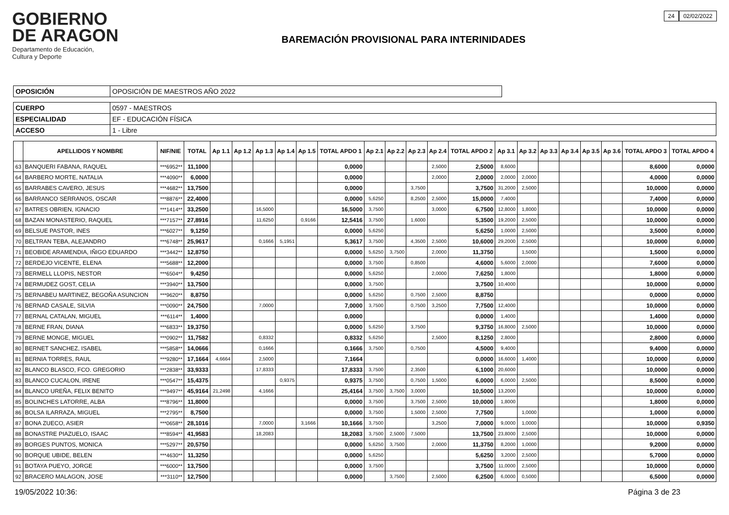GOBIERNO
DE ARAGON
Departamento de Educación,
Cultura y Deporte
BAREMACIÓN PROVISIONAL PARA INTERINIDADES
24 02/02/2022
| OPOSICIÓN | OPOSICIÓN DE MAESTROS AÑO 2022 |
| CUERPO | 0597 - MAESTROS |
| ESPECIALIDAD | EF - EDUCACIÓN FÍSICA |
| ACCESO | 1 - Libre |
| | APELLIDOS Y NOMBRE | NIF/NIE | TOTAL | Ap 1.1 | Ap 1.2 | Ap 1.3 | Ap 1.4 | Ap 1.5 | TOTAL APDO 1 | Ap 2.1 | Ap 2.2 | Ap 2.3 | Ap 2.4 | TOTAL APDO 2 | Ap 3.1 | Ap 3.2 | Ap 3.3 | Ap 3.4 | Ap 3.5 | Ap 3.6 | TOTAL APDO 3 | TOTAL APDO 4 |
| --- | --- | --- | --- | --- | --- | --- | --- | --- | --- | --- | --- | --- | --- | --- | --- | --- | --- | --- | --- | --- | --- | --- |
| 63 | BANQUERI FABANA, RAQUEL | ***6952** | 11,1000 | | | | | | 0,0000 | | | | 2,5000 | 2,5000 | 8,6000 | | | | | | 8,6000 | 0,0000 |
| 64 | BARBERO MORTE, NATALIA | ***4090** | 6,0000 | | | | | | 0,0000 | | | | 2,0000 | 2,0000 | 2,0000 | 2,0000 | | | | | 4,0000 | 0,0000 |
| 65 | BARRABES CAVERO, JESUS | ***4682** | 13,7500 | | | | | | 0,0000 | | | 3,7500 | | 3,7500 | 31,2000 | 2,5000 | | | | | 10,0000 | 0,0000 |
| 66 | BARRANCO SERRANOS, OSCAR | ***8876** | 22,4000 | | | | | | 0,0000 | 5,6250 | | 8,2500 | 2,5000 | 15,0000 | 7,4000 | | | | | | 7,4000 | 0,0000 |
| 67 | BATRES OBRIEN, IGNACIO | ***1414** | 33,2500 | | | 16,5000 | | | 16,5000 | 3,7500 | | | 3,0000 | 6,7500 | 12,8000 | 1,8000 | | | | | 10,0000 | 0,0000 |
| 68 | BAZAN MONASTERIO, RAQUEL | ***7157** | 27,8916 | | | 11,6250 | | 0,9166 | 12,5416 | 3,7500 | | 1,6000 | | 5,3500 | 19,2000 | 2,5000 | | | | | 10,0000 | 0,0000 |
| 69 | BELSUE PASTOR, INES | ***6027** | 9,1250 | | | | | | 0,0000 | 5,6250 | | | | 5,6250 | 1,0000 | 2,5000 | | | | | 3,5000 | 0,0000 |
| 70 | BELTRAN TEBA, ALEJANDRO | ***6748** | 25,9617 | | | 0,1666 | 5,1951 | | 5,3617 | 3,7500 | | 4,3500 | 2,5000 | 10,6000 | 29,2000 | 2,5000 | | | | | 10,0000 | 0,0000 |
| 71 | BEOBIDE ARAMENDIA, IÑIGO EDUARDO | ***3442** | 12,8750 | | | | | | 0,0000 | 5,6250 | 3,7500 | | 2,0000 | 11,3750 | | 1,5000 | | | | | 1,5000 | 0,0000 |
| 72 | BERDEJO VICENTE, ELENA | ***5688** | 12,2000 | | | | | | 0,0000 | 3,7500 | | 0,8500 | | 4,6000 | 5,6000 | 2,0000 | | | | | 7,6000 | 0,0000 |
| 73 | BERMELL LLOPIS, NESTOR | ***6504** | 9,4250 | | | | | | 0,0000 | 5,6250 | | | 2,0000 | 7,6250 | 1,8000 | | | | | | 1,8000 | 0,0000 |
| 74 | BERMUDEZ GOST, CELIA | ***3940** | 13,7500 | | | | | | 0,0000 | 3,7500 | | | | 3,7500 | 10,4000 | | | | | | 10,0000 | 0,0000 |
| 75 | BERNABEU MARTINEZ, BEGOÑA ASUNCION | ***9620** | 8,8750 | | | | | | 0,0000 | 5,6250 | | 0,7500 | 2,5000 | 8,8750 | | | | | | | 0,0000 | 0,0000 |
| 76 | BERNAD CASALE, SILVIA | ***0090** | 24,7500 | | | 7,0000 | | | 7,0000 | 3,7500 | | 0,7500 | 3,2500 | 7,7500 | 12,4000 | | | | | | 10,0000 | 0,0000 |
| 77 | BERNAL CATALAN, MIGUEL | ***6114** | 1,4000 | | | | | | 0,0000 | | | | | 0,0000 | 1,4000 | | | | | | 1,4000 | 0,0000 |
| 78 | BERNE FRAN, DIANA | ***6833** | 19,3750 | | | | | | 0,0000 | 5,6250 | | 3,7500 | | 9,3750 | 16,8000 | 2,5000 | | | | | 10,0000 | 0,0000 |
| 79 | BERNE MONGE, MIGUEL | ***0902** | 11,7582 | | | 0,8332 | | | 0,8332 | 5,6250 | | | 2,5000 | 8,1250 | 2,8000 | | | | | | 2,8000 | 0,0000 |
| 80 | BERNET SANCHEZ, ISABEL | ***5858** | 14,0666 | | | 0,1666 | | | 0,1666 | 3,7500 | | 0,7500 | | 4,5000 | 9,4000 | | | | | | 9,4000 | 0,0000 |
| 81 | BERNIA TORRES, RAUL | ***9280** | 17,1664 | 4,6664 | | 2,5000 | | | 7,1664 | | | | | 0,0000 | 16,6000 | 1,4000 | | | | | 10,0000 | 0,0000 |
| 82 | BLANCO BLASCO, FCO. GREGORIO | ***2838** | 33,9333 | | | 17,8333 | | | 17,8333 | 3,7500 | | 2,3500 | | 6,1000 | 20,6000 | | | | | | 10,0000 | 0,0000 |
| 83 | BLANCO CUCALON, IRENE | ***0547** | 15,4375 | | | | 0,9375 | | 0,9375 | 3,7500 | | 0,7500 | 1,5000 | 6,0000 | 6,0000 | 2,5000 | | | | | 8,5000 | 0,0000 |
| 84 | BLANCO UREÑA, FELIX BENITO | ***9497** | 45,9164 | 21,2498 | | 4,1666 | | | 25,4164 | 3,7500 | 3,7500 | 3,0000 | | 10,5000 | 13,2000 | | | | | | 10,0000 | 0,0000 |
| 85 | BOLINCHES LATORRE, ALBA | ***8796** | 11,8000 | | | | | | 0,0000 | 3,7500 | | 3,7500 | 2,5000 | 10,0000 | 1,8000 | | | | | | 1,8000 | 0,0000 |
| 86 | BOLSA ILARRAZA, MIGUEL | ***2795** | 8,7500 | | | | | | 0,0000 | 3,7500 | | 1,5000 | 2,5000 | 7,7500 | | 1,0000 | | | | | 1,0000 | 0,0000 |
| 87 | BONA ZUECO, ASIER | ***0658** | 28,1016 | | | 7,0000 | | 3,1666 | 10,1666 | 3,7500 | | | 3,2500 | 7,0000 | 9,0000 | 1,0000 | | | | | 10,0000 | 0,9350 |
| 88 | BONASTRE PIAZUELO, ISAAC | ***8594** | 41,9583 | | | 18,2083 | | | 18,2083 | 3,7500 | 2,5000 | 7,5000 | | 13,7500 | 23,8000 | 2,5000 | | | | | 10,0000 | 0,0000 |
| 89 | BORGES PUNTOS, MONICA | ***5297** | 20,5750 | | | | | | 0,0000 | 5,6250 | 3,7500 | | 2,0000 | 11,3750 | 8,2000 | 1,0000 | | | | | 9,2000 | 0,0000 |
| 90 | BORQUE UBIDE, BELEN | ***4630** | 11,3250 | | | | | | 0,0000 | 5,6250 | | | | 5,6250 | 3,2000 | 2,5000 | | | | | 5,7000 | 0,0000 |
| 91 | BOTAYA PUEYO, JORGE | ***6000** | 13,7500 | | | | | | 0,0000 | 3,7500 | | | | 3,7500 | 11,0000 | 2,5000 | | | | | 10,0000 | 0,0000 |
| 92 | BRACERO MALAGON, JOSE | ***3110** | 12,7500 | | | | | | 0,0000 | | 3,7500 | | 2,5000 | 6,2500 | 6,0000 | 0,5000 | | | | | 6,5000 | 0,0000 |
19/05/2022 10:36: Página 3 de 23